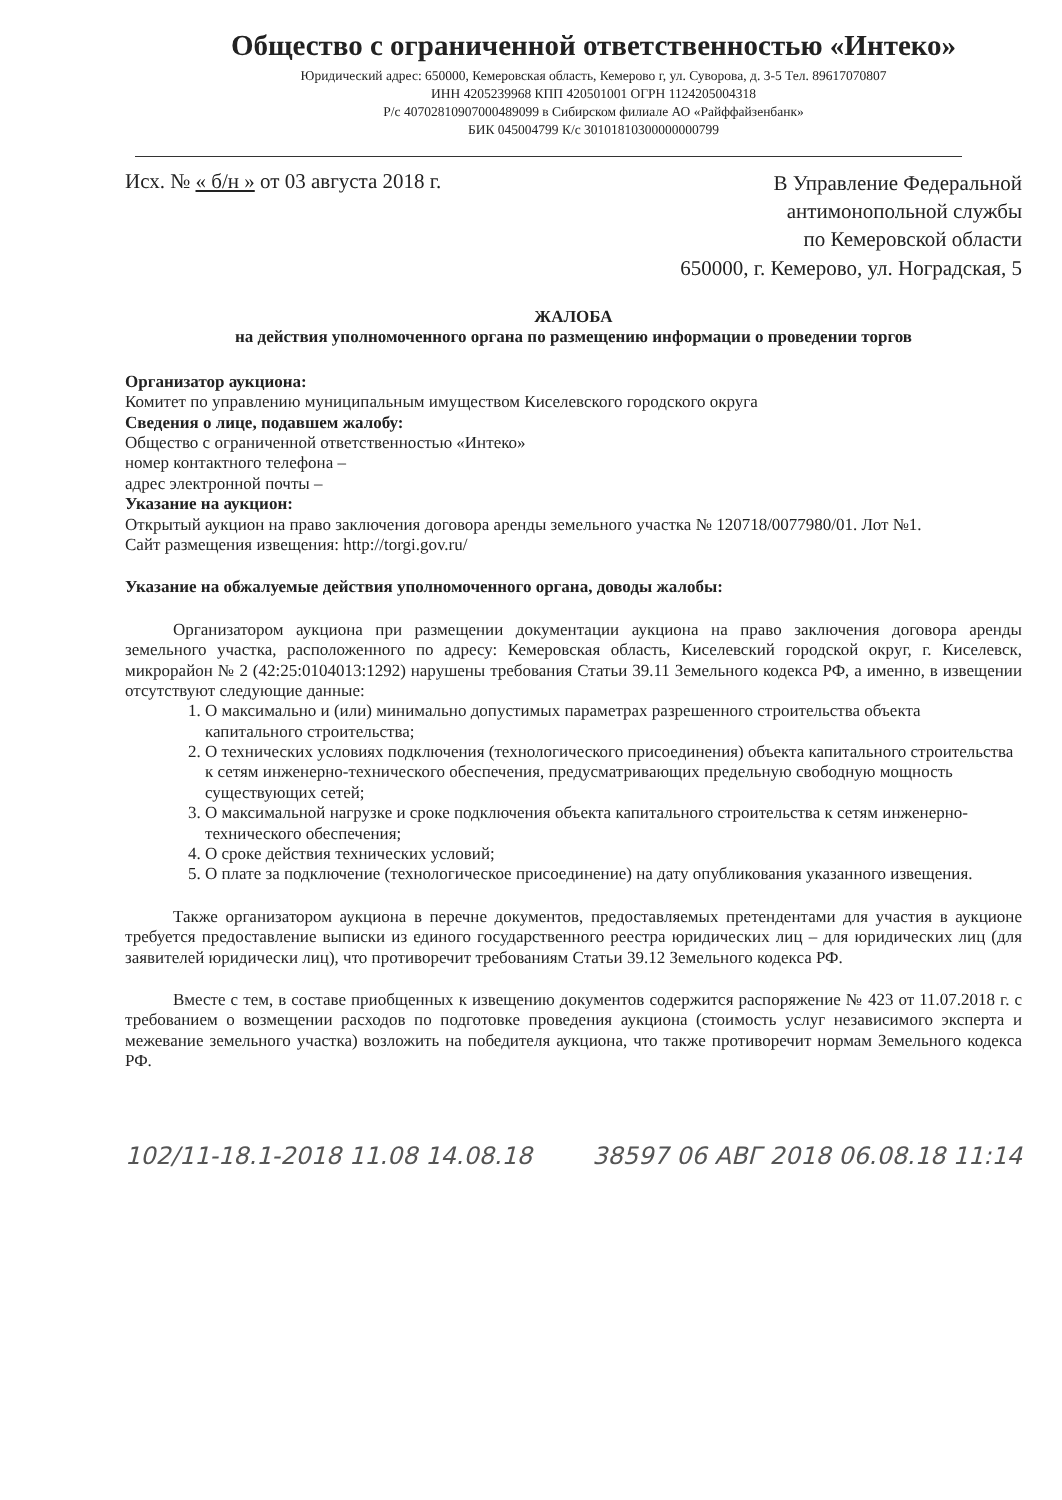Общество с ограниченной ответственностью «Интеко»
Юридический адрес: 650000, Кемеровская область, Кемерово г, ул. Суворова, д. 3-5 Тел. 89617070807
ИНН 4205239968 КПП 420501001 ОГРН 1124205004318
Р/с 40702810907000489099 в Сибирском филиале АО «Райффайзенбанк»
БИК 045004799 К/с 30101810300000000799
Исх. № « б/н » от 03 августа 2018 г.
В Управление Федеральной
антимонопольной службы
по Кемеровской области
650000, г. Кемерово, ул. Ноградская, 5
ЖАЛОБА
на действия уполномоченного органа по размещению информации о проведении торгов
Организатор аукциона:
Комитет по управлению муниципальным имуществом Киселевского городского округа
Сведения о лице, подавшем жалобу:
Общество с ограниченной ответственностью «Интеко»
номер контактного телефона –
адрес электронной почты –
Указание на аукцион:
Открытый аукцион на право заключения договора аренды земельного участка № 120718/0077980/01. Лот №1.
Сайт размещения извещения: http://torgi.gov.ru/
Указание на обжалуемые действия уполномоченного органа, доводы жалобы:
Организатором аукциона при размещении документации аукциона на право заключения договора аренды земельного участка, расположенного по адресу: Кемеровская область, Киселевский городской округ, г. Киселевск, микрорайон № 2 (42:25:0104013:1292) нарушены требования Статьи 39.11 Земельного кодекса РФ, а именно, в извещении отсутствуют следующие данные:
1. О максимально и (или) минимально допустимых параметрах разрешенного строительства объекта капитального строительства;
2. О технических условиях подключения (технологического присоединения) объекта капитального строительства к сетям инженерно-технического обеспечения, предусматривающих предельную свободную мощность существующих сетей;
3. О максимальной нагрузке и сроке подключения объекта капитального строительства к сетям инженерно-технического обеспечения;
4. О сроке действия технических условий;
5. О плате за подключение (технологическое присоединение) на дату опубликования указанного извещения.
Также организатором аукциона в перечне документов, предоставляемых претендентами для участия в аукционе требуется предоставление выписки из единого государственного реестра юридических лиц – для юридических лиц (для заявителей юридически лиц), что противоречит требованиям Статьи 39.12 Земельного кодекса РФ.
Вместе с тем, в составе приобщенных к извещению документов содержится распоряжение № 423 от 11.07.2018 г. с требованием о возмещении расходов по подготовке проведения аукциона (стоимость услуг независимого эксперта и межевание земельного участка) возложить на победителя аукциона, что также противоречит нормам Земельного кодекса РФ.
102/11-18.1-2018 11.08 14.08.18 38597 06 АВГ 2018 06.08.18 11:14